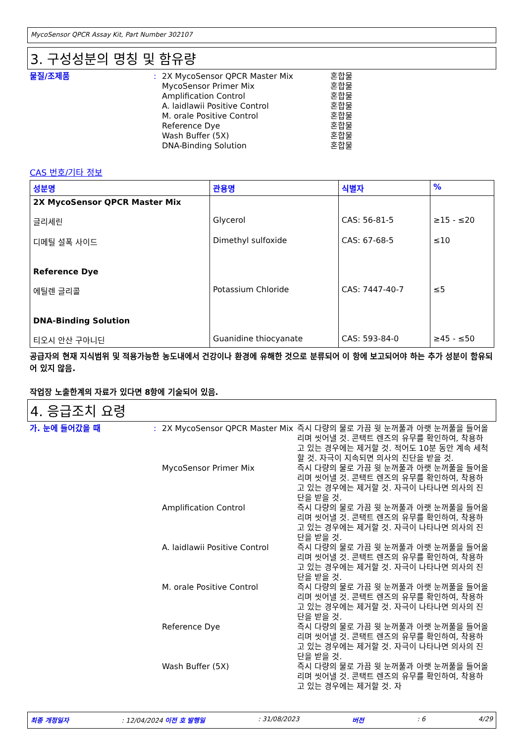MycoSensor QPCR Assay Kit, Part Number 302107
3. 구성성분의 명칭 및 함유량
물질/조제품 : 2X MycoSensor QPCR Master Mix
MycoSensor Primer Mix
Amplification Control
A. laidlawii Positive Control
M. orale Positive Control
Reference Dye
Wash Buffer (5X)
DNA-Binding Solution
혼합물
혼합물
혼합물
혼합물
혼합물
혼합물
혼합물
혼합물
CAS 번호/기타 정보
| 성분명 | 관용명 | 식별자 | % |
| --- | --- | --- | --- |
| 2X MycoSensor QPCR Master Mix | | | |
| 글리세린 | Glycerol | CAS: 56-81-5 | ≥15 - ≤20 |
| 디메틸 설폭 사이드 | Dimethyl sulfoxide | CAS: 67-68-5 | ≤10 |
| Reference Dye | | | |
| 에틸렌 글리콜 | Potassium Chloride | CAS: 7447-40-7 | ≤5 |
| DNA-Binding Solution | | | |
| 티오시 안산 구아니딘 | Guanidine thiocyanate | CAS: 593-84-0 | ≥45 - ≤50 |
공급자의 현재 지식범위 및 적용가능한 농도내에서 건강이나 환경에 유해한 것으로 분류되어 이 항에 보고되어야 하는 추가 성분이 함유되어 있지 않음.
작업장 노출한계의 자료가 있다면 8항에 기술되어 있음.
4. 응급조치 요령
가. 눈에 들어갔을 때 : 2X MycoSensor QPCR Master Mix
즉시 다량의 물로 가끔 윗 눈꺼풀과 아랫 눈꺼풀을 들어올리며 씻어낼 것. 콘택트 렌즈의 유무를 확인하여, 착용하고 있는 경우에는 제거할 것. 적어도 10분 동안 계속 세척할 것. 자극이 지속되면 의사의 진단을 받을 것.
MycoSensor Primer Mix 즉시 다량의 물로 가끔 윗 눈꺼풀과 아랫 눈꺼풀을 들어올리며 씻어낼 것. 콘택트 렌즈의 유무를 확인하여, 착용하고 있는 경우에는 제거할 것. 자극이 나타나면 의사의 진단을 받을 것.
Amplification Control 즉시 다량의 물로 가끔 윗 눈꺼풀과 아랫 눈꺼풀을 들어올리며 씻어낼 것. 콘택트 렌즈의 유무를 확인하여, 착용하고 있는 경우에는 제거할 것. 자극이 나타나면 의사의 진단을 받을 것.
A. laidlawii Positive Control
즉시 다량의 물로 가끔 윗 눈꺼풀과 아랫 눈꺼풀을 들어올리며 씻어낼 것. 콘택트 렌즈의 유무를 확인하여, 착용하고 있는 경우에는 제거할 것. 자극이 나타나면 의사의 진단을 받을 것.
M. orale Positive Control 즉시 다량의 물로 가끔 윗 눈꺼풀과 아랫 눈꺼풀을 들어올리며 씻어낼 것. 콘택트 렌즈의 유무를 확인하여, 착용하고 있는 경우에는 제거할 것. 자극이 나타나면 의사의 진단을 받을 것.
Reference Dye 즉시 다량의 물로 가끔 윗 눈꺼풀과 아랫 눈꺼풀을 들어올리며 씻어낼 것. 콘택트 렌즈의 유무를 확인하여, 착용하고 있는 경우에는 제거할 것. 자극이 나타나면 의사의 진단을 받을 것.
Wash Buffer (5X) 즉시 다량의 물로 가끔 윗 눈꺼풀과 아랫 눈꺼풀을 들어올리며 씻어낼 것. 콘택트 렌즈의 유무를 확인하여, 착용하고 있는 경우에는 제거할 것. 자
최종 개정일자: 12/04/2024 이전 호 발행일: 31/08/2023 버전: 6 4/29